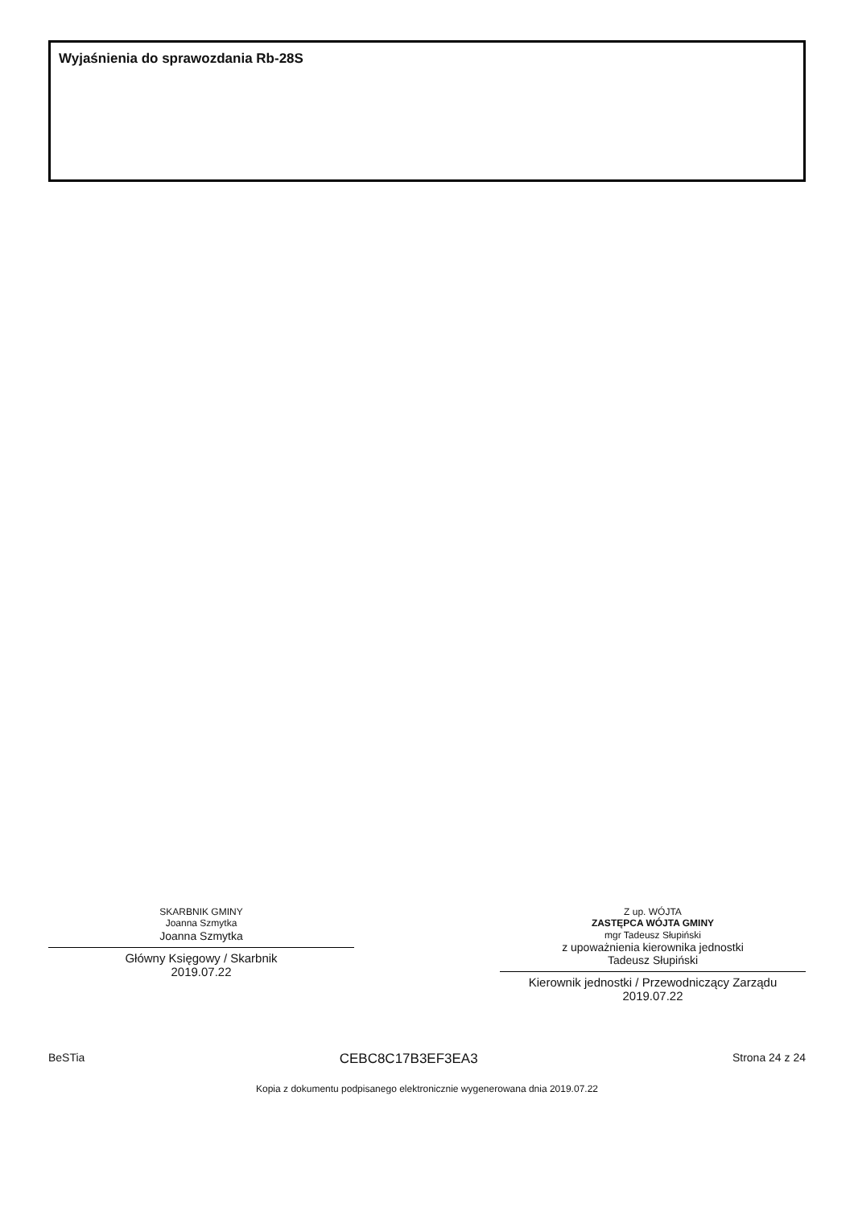Wyjaśnienia do sprawozdania Rb-28S
SKARBNIK GMINY
Joanna Szmytka
Joanna Szmytka
Główny Księgowy / Skarbnik
2019.07.22
Z up. WÓJTA
ZASTĘPCA WÓJTA GMINY
mgr Tadeusz Słupiński
z upoważnienia kierownika jednostki
Tadeusz Słupiński
Kierownik jednostki / Przewodniczący Zarządu
2019.07.22
BeSTia CEBC8C17B3EF3EA3 Strona 24 z 24
Kopia z dokumentu podpisanego elektronicznie wygenerowana dnia 2019.07.22